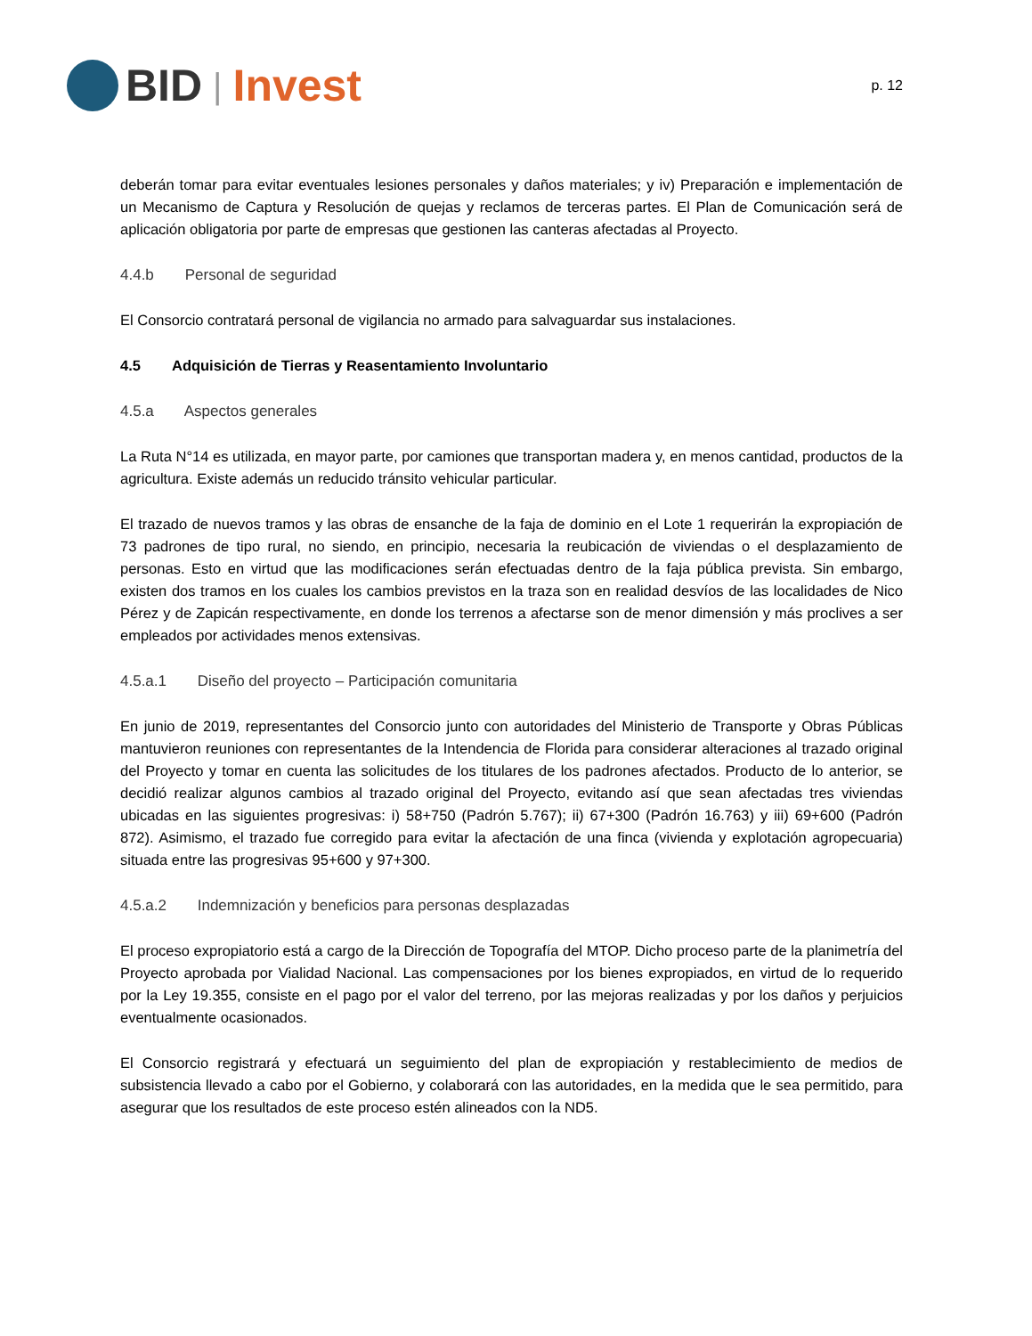BID | Invest
p. 12
deberán tomar para evitar eventuales lesiones personales y daños materiales; y iv) Preparación e implementación de un Mecanismo de Captura y Resolución de quejas y reclamos de terceras partes. El Plan de Comunicación será de aplicación obligatoria por parte de empresas que gestionen las canteras afectadas al Proyecto.
4.4.b Personal de seguridad
El Consorcio contratará personal de vigilancia no armado para salvaguardar sus instalaciones.
4.5 Adquisición de Tierras y Reasentamiento Involuntario
4.5.a Aspectos generales
La Ruta N°14 es utilizada, en mayor parte, por camiones que transportan madera y, en menos cantidad, productos de la agricultura. Existe además un reducido tránsito vehicular particular.
El trazado de nuevos tramos y las obras de ensanche de la faja de dominio en el Lote 1 requerirán la expropiación de 73 padrones de tipo rural, no siendo, en principio, necesaria la reubicación de viviendas o el desplazamiento de personas. Esto en virtud que las modificaciones serán efectuadas dentro de la faja pública prevista. Sin embargo, existen dos tramos en los cuales los cambios previstos en la traza son en realidad desvíos de las localidades de Nico Pérez y de Zapicán respectivamente, en donde los terrenos a afectarse son de menor dimensión y más proclives a ser empleados por actividades menos extensivas.
4.5.a.1 Diseño del proyecto – Participación comunitaria
En junio de 2019, representantes del Consorcio junto con autoridades del Ministerio de Transporte y Obras Públicas mantuvieron reuniones con representantes de la Intendencia de Florida para considerar alteraciones al trazado original del Proyecto y tomar en cuenta las solicitudes de los titulares de los padrones afectados. Producto de lo anterior, se decidió realizar algunos cambios al trazado original del Proyecto, evitando así que sean afectadas tres viviendas ubicadas en las siguientes progresivas: i) 58+750 (Padrón 5.767); ii) 67+300 (Padrón 16.763) y iii) 69+600 (Padrón 872). Asimismo, el trazado fue corregido para evitar la afectación de una finca (vivienda y explotación agropecuaria) situada entre las progresivas 95+600 y 97+300.
4.5.a.2 Indemnización y beneficios para personas desplazadas
El proceso expropiatorio está a cargo de la Dirección de Topografía del MTOP. Dicho proceso parte de la planimetría del Proyecto aprobada por Vialidad Nacional. Las compensaciones por los bienes expropiados, en virtud de lo requerido por la Ley 19.355, consiste en el pago por el valor del terreno, por las mejoras realizadas y por los daños y perjuicios eventualmente ocasionados.
El Consorcio registrará y efectuará un seguimiento del plan de expropiación y restablecimiento de medios de subsistencia llevado a cabo por el Gobierno, y colaborará con las autoridades, en la medida que le sea permitido, para asegurar que los resultados de este proceso estén alineados con la ND5.